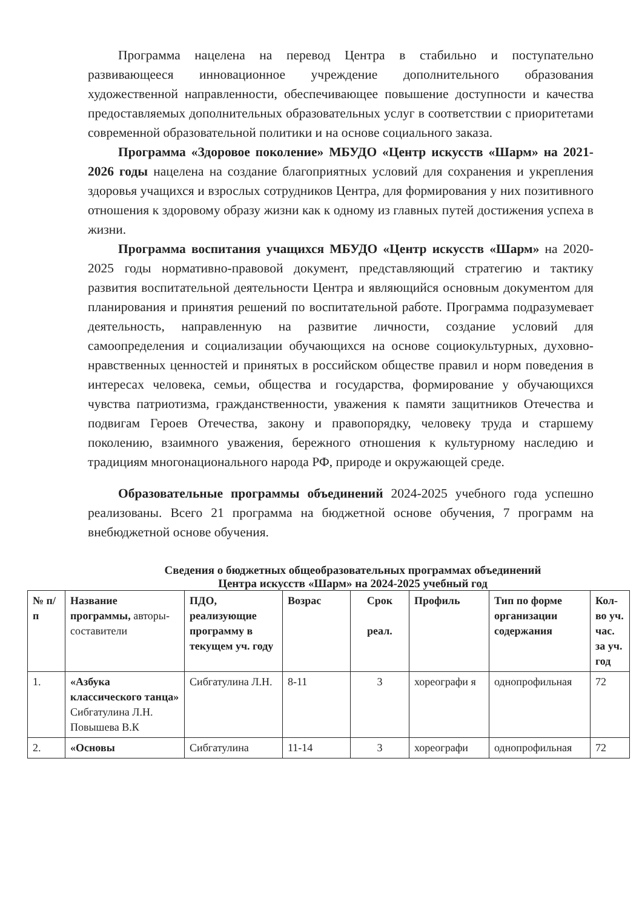Программа нацелена на перевод Центра в стабильно и поступательно развивающееся инновационное учреждение дополнительного образования художественной направленности, обеспечивающее повышение доступности и качества предоставляемых дополнительных образовательных услуг в соответствии с приоритетами современной образовательной политики и на основе социального заказа.
Программа «Здоровое поколение» МБУДО «Центр искусств «Шарм» на 2021-2026 годы нацелена на создание благоприятных условий для сохранения и укрепления здоровья учащихся и взрослых сотрудников Центра, для формирования у них позитивного отношения к здоровому образу жизни как к одному из главных путей достижения успеха в жизни.
Программа воспитания учащихся МБУДО «Центр искусств «Шарм» на 2020-2025 годы нормативно-правовой документ, представляющий стратегию и тактику развития воспитательной деятельности Центра и являющийся основным документом для планирования и принятия решений по воспитательной работе. Программа подразумевает деятельность, направленную на развитие личности, создание условий для самоопределения и социализации обучающихся на основе социокультурных, духовно-нравственных ценностей и принятых в российском обществе правил и норм поведения в интересах человека, семьи, общества и государства, формирование у обучающихся чувства патриотизма, гражданственности, уважения к памяти защитников Отечества и подвигам Героев Отечества, закону и правопорядку, человеку труда и старшему поколению, взаимного уважения, бережного отношения к культурному наследию и традициям многонационального народа РФ, природе и окружающей среде.
Образовательные программы объединений 2024-2025 учебного года успешно реализованы. Всего 21 программа на бюджетной основе обучения, 7 программ на внебюджетной основе обучения.
Сведения о бюджетных общеобразовательных программах объединений
Центра искусств «Шарм» на 2024-2025 учебный год
| № п/п | Название программы, авторы-составители | ПДО, реализующие программу в текущем уч. году | Возрас | Срок реал. | Профиль | Тип по форме организации содержания | Кол-во уч. час. за уч. год |
| --- | --- | --- | --- | --- | --- | --- | --- |
| 1. | «Азбука классического танца» Сибгатулина Л.Н. Повышева В.К | Сибгатулина Л.Н. | 8-11 | 3 | хореографи я | однопрофильная | 72 |
| 2. | «Основы | Сибгатулина | 11-14 | 3 | хореографи | однопрофильная | 72 |